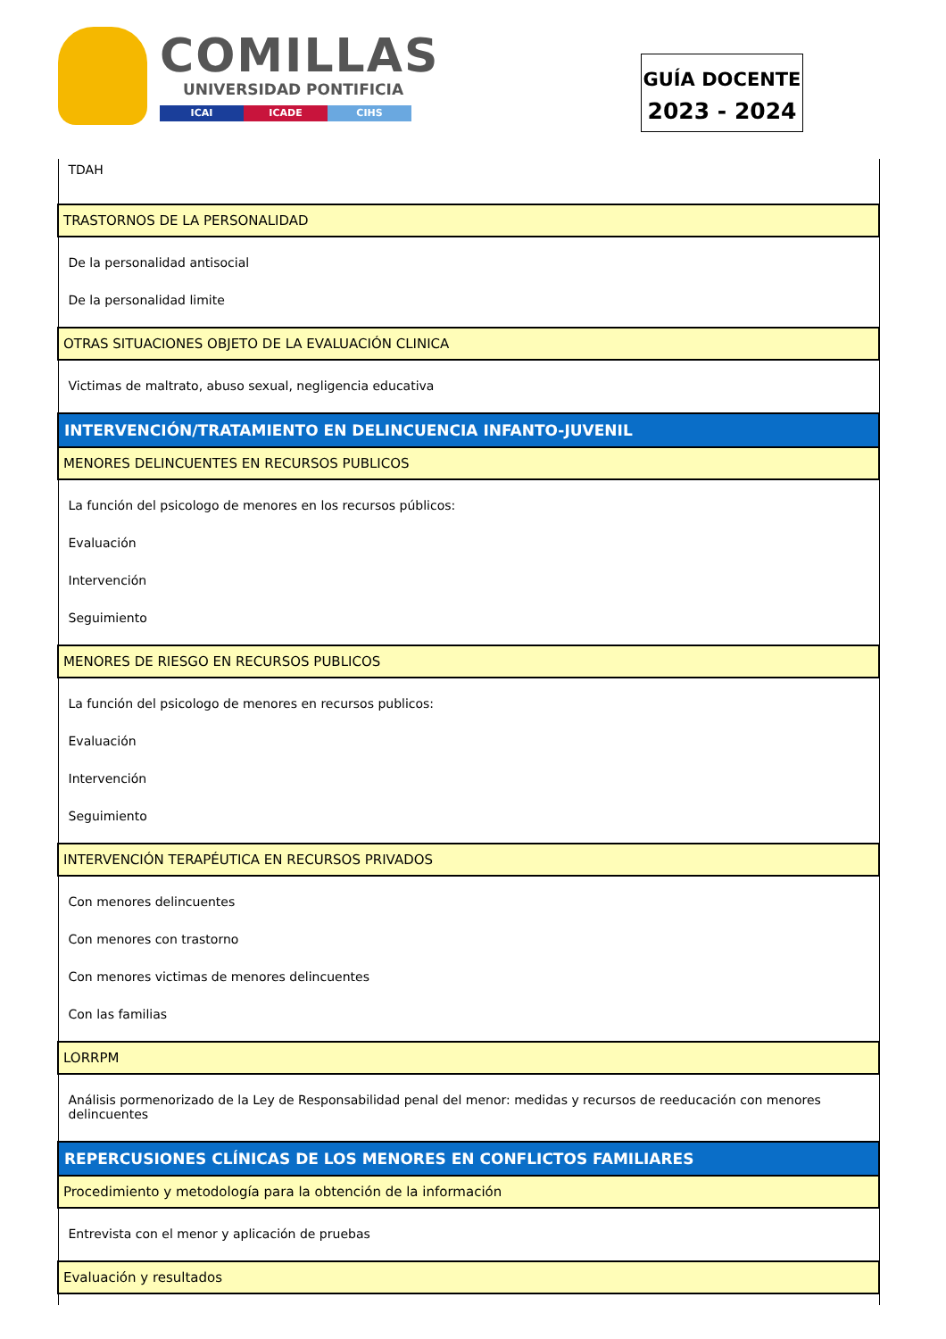COMILLAS
UNIVERSIDAD PONTIFICIA
ICAI ICADE CIHS
GUÍA DOCENTE
2023 - 2024
| TDAH |
| TRASTORNOS DE LA PERSONALIDAD |
| De la personalidad antisocial De la personalidad limite |
| OTRAS SITUACIONES OBJETO DE LA EVALUACIÓN CLINICA |
| Victimas de maltrato, abuso sexual, negligencia educativa |
| INTERVENCIÓN/TRATAMIENTO EN DELINCUENCIA INFANTO-JUVENIL |
| MENORES DELINCUENTES EN RECURSOS PUBLICOS |
| La función del psicologo de menores en los recursos públicos: Evaluación Intervención Seguimiento |
| MENORES DE RIESGO EN RECURSOS PUBLICOS |
| La función del psicologo de menores en recursos publicos: Evaluación Intervención Seguimiento |
| INTERVENCIÓN TERAPÉUTICA EN RECURSOS PRIVADOS |
| Con menores delincuentes Con menores con trastorno Con menores victimas de menores delincuentes Con las familias |
| LORRPM |
| Análisis pormenorizado de la Ley de Responsabilidad penal del menor: medidas y recursos de reeducación con menores delincuentes |
| REPERCUSIONES CLÍNICAS DE LOS MENORES EN CONFLICTOS FAMILIARES |
| Procedimiento y metodología para la obtención de la información |
| Entrevista con el menor y aplicación de pruebas |
| Evaluación y resultados |